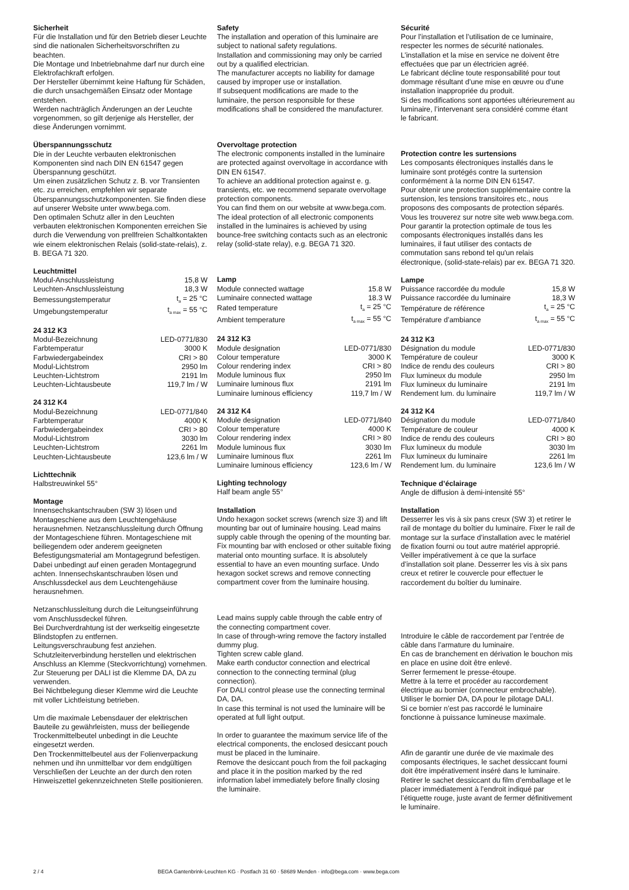Sicherheit
Für die Installation und für den Betrieb dieser Leuchte sind die nationalen Sicherheitsvorschriften zu beachten.
Die Montage und Inbetriebnahme darf nur durch eine Elektrofachkraft erfolgen.
Der Hersteller übernimmt keine Haftung für Schäden, die durch unsachgemäßen Einsatz oder Montage entstehen.
Werden nachträglich Änderungen an der Leuchte vorgenommen, so gilt derjenige als Hersteller, der diese Änderungen vornimmt.
Überspannungsschutz
Die in der Leuchte verbauten elektronischen Komponenten sind nach DIN EN 61547 gegen Überspannung geschützt.
Um einen zusätzlichen Schutz z. B. vor Transienten etc. zu erreichen, empfehlen wir separate Überspannungsschutzkomponenten. Sie finden diese auf unserer Website unter www.bega.com.
Den optimalen Schutz aller in den Leuchten verbauten elektronischen Komponenten erreichen Sie durch die Verwendung von prellfreien Schaltkontakten wie einem elektronischen Relais (solid-state-relais), z. B. BEGA 71 320.
Leuchtmittel
| Modul-Anschlussleistung | 15,8 W |
| Leuchten-Anschlussleistung | 18,3 W |
| Bemessungstemperatur | t<sub>a</sub> = 25 °C |
| Umgebungstemperatur | t<sub>a max</sub> = 55 °C |
24 312 K3
| Modul-Bezeichnung | LED-0771/830 |
| Farbtemperatur | 3000 K |
| Farbwiedergabeindex | CRI > 80 |
| Modul-Lichtstrom | 2950 lm |
| Leuchten-Lichtstrom | 2191 lm |
| Leuchten-Lichtausbeute | 119,7 lm / W |
24 312 K4
| Modul-Bezeichnung | LED-0771/840 |
| Farbtemperatur | 4000 K |
| Farbwiedergabeindex | CRI > 80 |
| Modul-Lichtstrom | 3030 lm |
| Leuchten-Lichtstrom | 2261 lm |
| Leuchten-Lichtausbeute | 123,6 lm / W |
Lichttechnik
Halbstreuwinkel 55°
Montage
Innensechskantschrauben (SW 3) lösen und Montageschiene aus dem Leuchtengehäuse herausnehmen. Netzanschlussleitung durch Öffnung der Montageschiene führen. Montageschiene mit beiliegendem oder anderem geeigneten Befestigungsmaterial am Montagegrund befestigen. Dabei unbedingt auf einen geraden Montagegrund achten. Innensechskantschrauben lösen und Anschlussdeckel aus dem Leuchtengehäuse herausnehmen.
Netzanschlussleitung durch die Leitungs­einführung vom Anschlussdeckel führen.
Bei Durchverdrahtung ist der werkseitig eingesetzte Blindstopfen zu entfernen.
Leitungsverschraubung fest anziehen.
Schutzleiterverbindung herstellen und elektrischen Anschluss an Klemme (Steckvorrichtung) vornehmen.
Zur Steuerung per DALI ist die Klemme DA, DA zu verwenden.
Bei Nichtbelegung dieser Klemme wird die Leuchte mit voller Lichtleistung betrieben.
Um die maximale Lebensdauer der elektrischen Bauteile zu gewährleisten, muss der beiliegende Trockenmittelbeutel unbedingt in die Leuchte eingesetzt werden.
Den Trockenmittelbeutel aus der Folienverpackung nehmen und ihn unmittelbar vor dem endgültigen Verschließen der Leuchte an der durch den roten Hinweiszettel gekennzeichneten Stelle positionieren.
Safety
The installation and operation of this luminaire are subject to national safety regulations.
Installation and commissioning may only be carried out by a qualified electrician.
The manufacturer accepts no liability for damage caused by improper use or installation.
If subsequent modifications are made to the luminaire, the person responsible for these modifications shall be considered the manufacturer.
Overvoltage protection
The electronic components installed in the luminaire are protected against overvoltage in accordance with DIN EN 61547.
To achieve an additional protection against e. g. transients, etc. we recommend separate overvoltage protection components.
You can find them on our website at www.bega.com.
The ideal protection of all electronic components installed in the luminaires is achieved by using bounce-free switching contacts such as an electronic relay (solid-state relay), e.g. BEGA 71 320.
Lamp
| Module connected wattage | 15.8 W |
| Luminaire connected wattage | 18.3 W |
| Rated temperature | t<sub>a</sub> = 25 °C |
| Ambient temperature | t<sub>a max</sub> = 55 °C |
24 312 K3
| Module designation | LED-0771/830 |
| Colour temperature | 3000 K |
| Colour rendering index | CRI > 80 |
| Module luminous flux | 2950 lm |
| Luminaire luminous flux | 2191 lm |
| Luminaire luminous efficiency | 119,7 lm / W |
24 312 K4
| Module designation | LED-0771/840 |
| Colour temperature | 4000 K |
| Colour rendering index | CRI > 80 |
| Module luminous flux | 3030 lm |
| Luminaire luminous flux | 2261 lm |
| Luminaire luminous efficiency | 123,6 lm / W |
Lighting technology
Half beam angle 55°
Installation
Undo hexagon socket screws (wrench size 3) and lift mounting bar out of luminaire housing. Lead mains supply cable through the opening of the mounting bar.
Fix mounting bar with enclosed or other suitable fixing material onto mounting surface. It is absolutely essential to have an even mounting surface. Undo hexagon socket screws and remove connecting compartment cover from the luminaire housing.
Lead mains supply cable through the cable entry of the connecting compartment cover.
In case of through-wring remove the factory installed dummy plug.
Tighten screw cable gland.
Make earth conductor connection and electrical connection to the connecting terminal (plug connection).
For DALI control please use the connecting terminal DA, DA.
In case this terminal is not used the luminaire will be operated at full light output.
In order to guarantee the maximum service life of the electrical components, the enclosed desiccant pouch must be placed in the luminaire.
Remove the desiccant pouch from the foil packaging and place it in the position marked by the red information label immediately before finally closing the luminaire.
Sécurité
Pour l’installation et l’utilisation de ce luminaire, respecter les normes de sécurité nationales.
L’installation et la mise en service ne doivent être effectuées que par un électricien agréé.
Le fabricant décline toute responsabilité pour tout dommage résultant d’une mise en œuvre ou d’une installation inappropriée du produit.
Si des modifications sont apportées ultérieurement au luminaire, l’intervenant sera considéré comme étant le fabricant.
Protection contre les surtensions
Les composants électroniques installés dans le luminaire sont protégés contre la surtension conformément à la norme DIN EN 61547.
Pour obtenir une protection supplémentaire contre la surtension, les tensions transitoires etc., nous proposons des composants de protection séparés. Vous les trouverez sur notre site web www.bega.com.
Pour garantir la protection optimale de tous les composants électroniques installés dans les luminaires, il faut utiliser des contacts de commutation sans rebond tel qu'un relais électronique, (solid-state-relais) par ex. BEGA 71 320.
Lampe
| Puissance raccordée du module | 15,8 W |
| Puissance raccordée du luminaire | 18,3 W |
| Température de référence | t<sub>a</sub> = 25 °C |
| Température d’ambiance | t<sub>a max</sub> = 55 °C |
24 312 K3
| Désignation du module | LED-0771/830 |
| Température de couleur | 3000 K |
| Indice de rendu des couleurs | CRI > 80 |
| Flux lumineux du module | 2950 lm |
| Flux lumineux du luminaire | 2191 lm |
| Rendement lum. du luminaire | 119,7 lm / W |
24 312 K4
| Désignation du module | LED-0771/840 |
| Température de couleur | 4000 K |
| Indice de rendu des couleurs | CRI > 80 |
| Flux lumineux du module | 3030 lm |
| Flux lumineux du luminaire | 2261 lm |
| Rendement lum. du luminaire | 123,6 lm / W |
Technique d’éclairage
Angle de diffusion à demi-intensité 55°
Installation
Desserrer les vis à six pans creux (SW 3) et retirer le rail de montage du boîtier du luminaire. Fixer le rail de montage sur la surface d’installation avec le matériel de fixation fourni ou tout autre matériel approprié.
Veiller impérativement à ce que la surface d’installation soit plane. Desserrer les vis à six pans creux et retirer le couvercle pour effectuer le raccordement du boîtier du luminaire.
Introduire le câble de raccordement par l’entrée de câble dans l’armature du luminaire.
En cas de branchement en dérivation le bouchon mis en place en usine doit être enlevé.
Serrer fermement le presse-étoupe.
Mettre à la terre et procéder au raccordement électrique au bornier (connecteur embrochable).
Utiliser le bornier DA, DA pour le pilotage DALI.
Si ce bornier n’est pas raccordé le luminaire fonctionne à puissance lumineuse maximale.
Afin de garantir une durée de vie maximale des composants électriques, le sachet dessiccant fourni doit être impérativement inséré dans le luminaire.
Retirer le sachet dessiccant du film d’emballage et le placer immédiatement à l’endroit indiqué par l’étiquette rouge, juste avant de fermer définitivement le luminaire.
2 / 4 BEGA Gantenbrink-Leuchten KG · Postfach 31 60 · 58689 Menden · info@bega.com · www.bega.com